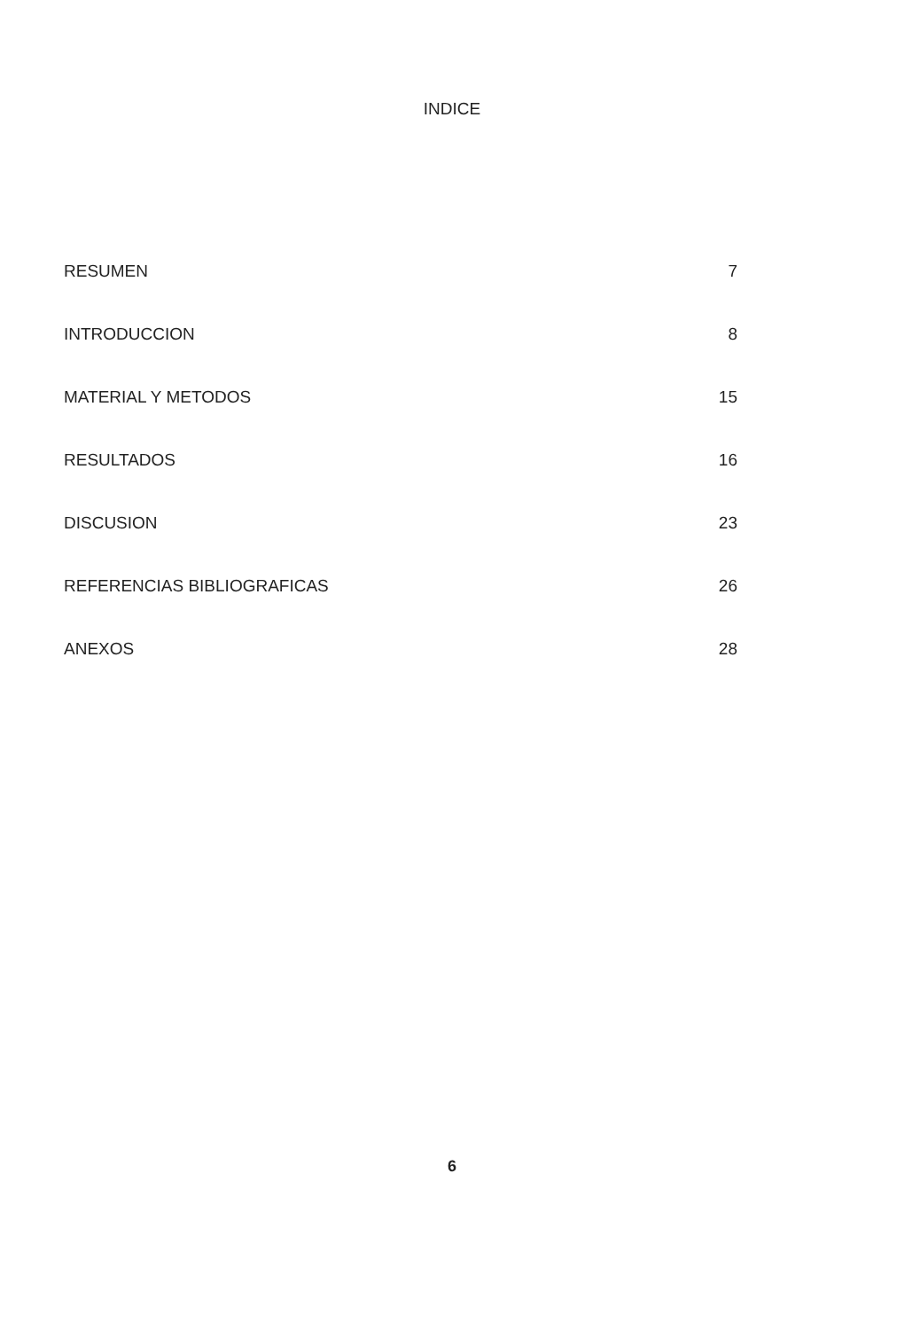INDICE
| RESUMEN | 7 |
| INTRODUCCION | 8 |
| MATERIAL Y METODOS | 15 |
| RESULTADOS | 16 |
| DISCUSION | 23 |
| REFERENCIAS BIBLIOGRAFICAS | 26 |
| ANEXOS | 28 |
6